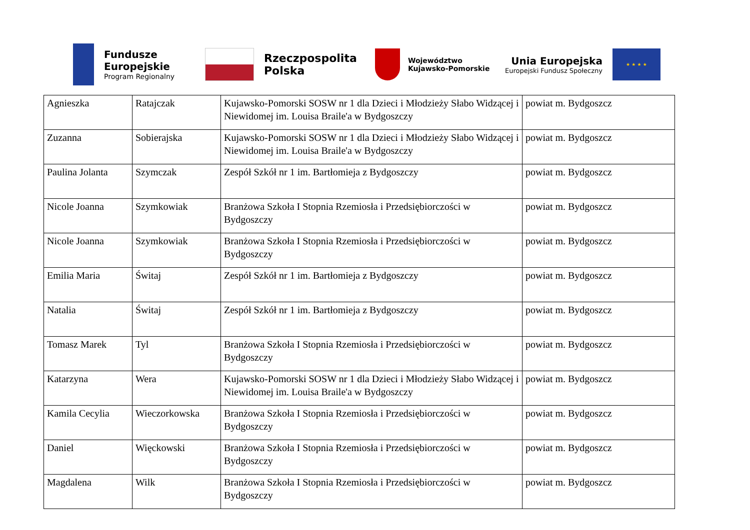Fundusze
Europejskie
Program Regionalny
Rzeczpospolita
Polska
Województwo
Kujawsko-Pomorskie
Unia Europejska
Europejski Fundusz Społeczny
★ ★ ★ ★
| Agnieszka | Ratajczak | Kujawsko-Pomorski SOSW nr 1 dla Dzieci i Młodzieży Słabo Widzącej i Niewidomej im. Louisa Braile'a w Bydgoszczy | powiat m. Bydgoszcz |
| Zuzanna | Sobierajska | Kujawsko-Pomorski SOSW nr 1 dla Dzieci i Młodzieży Słabo Widzącej i Niewidomej im. Louisa Braile'a w Bydgoszczy | powiat m. Bydgoszcz |
| Paulina Jolanta | Szymczak | Zespół Szkół nr 1 im. Bartłomieja z Bydgoszczy | powiat m. Bydgoszcz |
| Nicole Joanna | Szymkowiak | Branżowa Szkoła I Stopnia Rzemiosła i Przedsiębiorczości w Bydgoszczy | powiat m. Bydgoszcz |
| Nicole Joanna | Szymkowiak | Branżowa Szkoła I Stopnia Rzemiosła i Przedsiębiorczości w Bydgoszczy | powiat m. Bydgoszcz |
| Emilia Maria | Świtaj | Zespół Szkół nr 1 im. Bartłomieja z Bydgoszczy | powiat m. Bydgoszcz |
| Natalia | Świtaj | Zespół Szkół nr 1 im. Bartłomieja z Bydgoszczy | powiat m. Bydgoszcz |
| Tomasz Marek | Tyl | Branżowa Szkoła I Stopnia Rzemiosła i Przedsiębiorczości w Bydgoszczy | powiat m. Bydgoszcz |
| Katarzyna | Wera | Kujawsko-Pomorski SOSW nr 1 dla Dzieci i Młodzieży Słabo Widzącej i Niewidomej im. Louisa Braile'a w Bydgoszczy | powiat m. Bydgoszcz |
| Kamila Cecylia | Wieczorkowska | Branżowa Szkoła I Stopnia Rzemiosła i Przedsiębiorczości w Bydgoszczy | powiat m. Bydgoszcz |
| Daniel | Więckowski | Branżowa Szkoła I Stopnia Rzemiosła i Przedsiębiorczości w Bydgoszczy | powiat m. Bydgoszcz |
| Magdalena | Wilk | Branżowa Szkoła I Stopnia Rzemiosła i Przedsiębiorczości w Bydgoszczy | powiat m. Bydgoszcz |